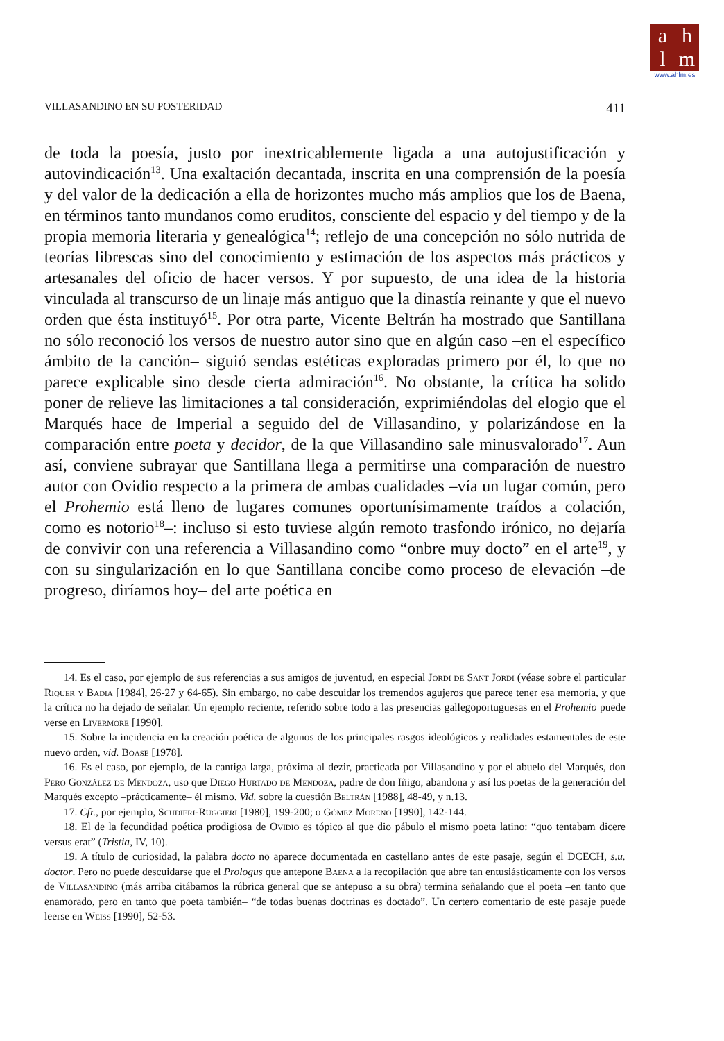ahlm
www.ahlm.es
VILLASANDINO EN SU POSTERIDAD 411
de toda la poesía, justo por inextricablemente ligada a una autojustificación y autovindicación<sup>13</sup>. Una exaltación decantada, inscrita en una comprensión de la poesía y del valor de la dedicación a ella de horizontes mucho más amplios que los de Baena, en términos tanto mundanos como eruditos, consciente del espacio y del tiempo y de la propia memoria literaria y genealógica<sup>14</sup>; reflejo de una concepción no sólo nutrida de teorías librescas sino del conocimiento y estimación de los aspectos más prácticos y artesanales del oficio de hacer versos. Y por supuesto, de una idea de la historia vinculada al transcurso de un linaje más antiguo que la dinastía reinante y que el nuevo orden que ésta instituyó<sup>15</sup>. Por otra parte, Vicente Beltrán ha mostrado que Santillana no sólo reconoció los versos de nuestro autor sino que en algún caso –en el específico ámbito de la canción– siguió sendas estéticas exploradas primero por él, lo que no parece explicable sino desde cierta admiración<sup>16</sup>. No obstante, la crítica ha solido poner de relieve las limitaciones a tal consideración, exprimiéndolas del elogio que el Marqués hace de Imperial a seguido del de Villasandino, y polarizándose en la comparación entre poeta y decidor, de la que Villasandino sale minusvalorado<sup>17</sup>. Aun así, conviene subrayar que Santillana llega a permitirse una comparación de nuestro autor con Ovidio respecto a la primera de ambas cualidades –vía un lugar común, pero el Prohemio está lleno de lugares comunes oportunísimamente traídos a colación, como es notorio<sup>18</sup>–: incluso si esto tuviese algún remoto trasfondo irónico, no dejaría de convivir con una referencia a Villasandino como “onbre muy docto” en el arte<sup>19</sup>, y con su singularización en lo que Santillana concibe como proceso de elevación –de progreso, diríamos hoy– del arte poética en
14. Es el caso, por ejemplo de sus referencias a sus amigos de juventud, en especial Jordi de Sant Jordi (véase sobre el particular Riquer y Badia [1984], 26-27 y 64-65). Sin embargo, no cabe descuidar los tremendos agujeros que parece tener esa memoria, y que la crítica no ha dejado de señalar. Un ejemplo reciente, referido sobre todo a las presencias gallegoportuguesas en el Prohemio puede verse en Livermore [1990].
15. Sobre la incidencia en la creación poética de algunos de los principales rasgos ideológicos y realidades estamentales de este nuevo orden, vid. Boase [1978].
16. Es el caso, por ejemplo, de la cantiga larga, próxima al dezir, practicada por Villasandino y por el abuelo del Marqués, don Pero González de Mendoza, uso que Diego Hurtado de Mendoza, padre de don Iñigo, abandona y así los poetas de la generación del Marqués excepto –prácticamente– él mismo. Vid. sobre la cuestión Beltrán [1988], 48-49, y n.13.
17. Cfr., por ejemplo, Scudieri-Ruggieri [1980], 199-200; o Gómez Moreno [1990], 142-144.
18. El de la fecundidad poética prodigiosa de Ovidio es tópico al que dio pábulo el mismo poeta latino: “quo tentabam dicere versus erat” (Tristia, IV, 10).
19. A título de curiosidad, la palabra docto no aparece documentada en castellano antes de este pasaje, según el DCECH, s.u. doctor. Pero no puede descuidarse que el Prologus que antepone Baena a la recopilación que abre tan entusiásticamente con los versos de Villasandino (más arriba citábamos la rúbrica general que se antepuso a su obra) termina señalando que el poeta –en tanto que enamorado, pero en tanto que poeta también– “de todas buenas doctrinas es doctado”. Un certero comentario de este pasaje puede leerse en Weiss [1990], 52-53.